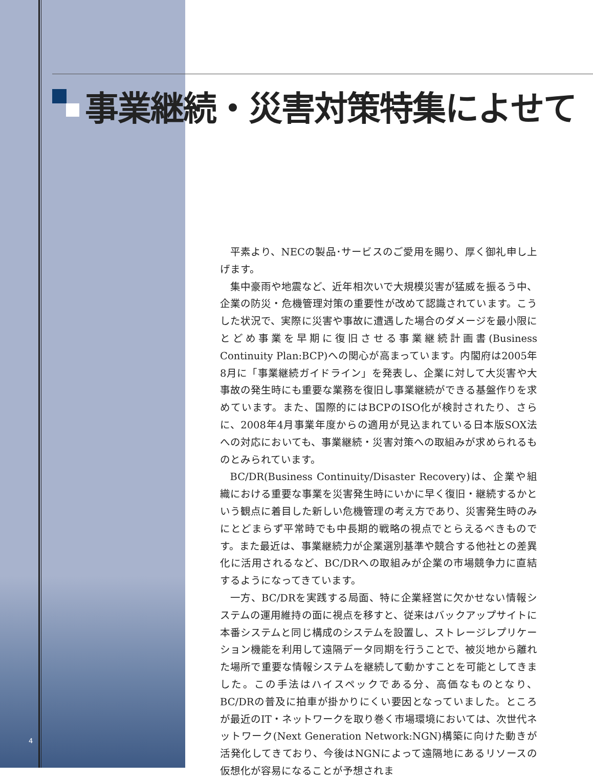事業継続・災害対策特集によせて
平素より、NECの製品･サービスのご愛用を賜り、厚く御礼申し上げます。
集中豪雨や地震など、近年相次いで大規模災害が猛威を振るう中、企業の防災・危機管理対策の重要性が改めて認識されています。こうした状況で、実際に災害や事故に遭遇した場合のダメージを最小限にとどめ事業を早期に復旧させる事業継続計画書(Business Continuity Plan:BCP)への関心が高まっています。内閣府は2005年8月に「事業継続ガイドライン」を発表し、企業に対して大災害や大事故の発生時にも重要な業務を復旧し事業継続ができる基盤作りを求めています。また、国際的にはBCPのISO化が検討されたり、さらに、2008年4月事業年度からの適用が見込まれている日本版SOX法への対応においても、事業継続・災害対策への取組みが求められるものとみられています。
BC/DR(Business Continuity/Disaster Recovery)は、企業や組織における重要な事業を災害発生時にいかに早く復旧・継続するかという観点に着目した新しい危機管理の考え方であり、災害発生時のみにとどまらず平常時でも中長期的戦略の視点でとらえるべきものです。また最近は、事業継続力が企業選別基準や競合する他社との差異化に活用されるなど、BC/DRへの取組みが企業の市場競争力に直結するようになってきています。
一方、BC/DRを実践する局面、特に企業経営に欠かせない情報システムの運用維持の面に視点を移すと、従来はバックアップサイトに本番システムと同じ構成のシステムを設置し、ストレージレプリケーション機能を利用して遠隔データ同期を行うことで、被災地から離れた場所で重要な情報システムを継続して動かすことを可能としてきました。この手法はハイスペックである分、高価なものとなり、BC/DRの普及に拍車が掛かりにくい要因となっていました。ところが最近のIT・ネットワークを取り巻く市場環境においては、次世代ネットワーク(Next Generation Network:NGN)構築に向けた動きが活発化してきており、今後はNGNによって遠隔地にあるリソースの仮想化が容易になることが予想されま
4